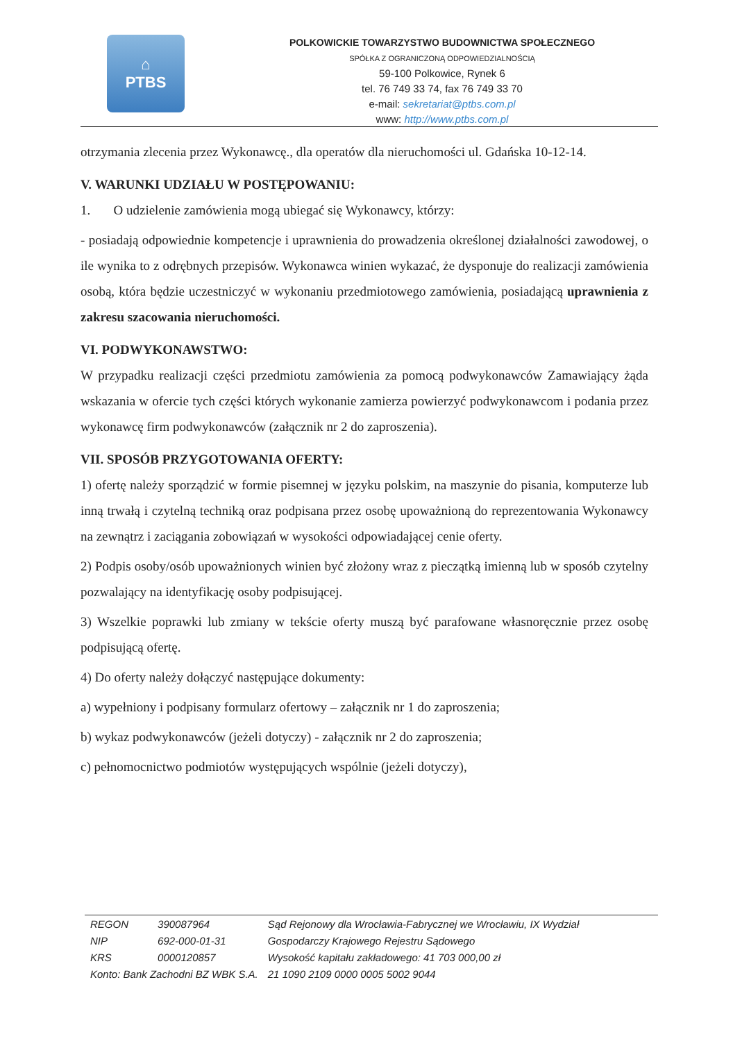⌂
PTBS
POLKOWICKIE TOWARZYSTWO BUDOWNICTWA SPOŁECZNEGO
SPÓŁKA Z OGRANICZONĄ ODPOWIEDZIALNOŚCIĄ
59-100 Polkowice, Rynek 6
tel. 76 749 33 74, fax 76 749 33 70
e-mail: sekretariat@ptbs.com.pl
www: http://www.ptbs.com.pl
otrzymania zlecenia przez Wykonawcę., dla operatów dla nieruchomości ul. Gdańska 10-12-14.
V. WARUNKI UDZIAŁU W POSTĘPOWANIU:
1. O udzielenie zamówienia mogą ubiegać się Wykonawcy, którzy:
- posiadają odpowiednie kompetencje i uprawnienia do prowadzenia określonej działalności zawodowej, o ile wynika to z odrębnych przepisów. Wykonawca winien wykazać, że dysponuje do realizacji zamówienia osobą, która będzie uczestniczyć w wykonaniu przedmiotowego zamówienia, posiadającą uprawnienia z zakresu szacowania nieruchomości.
VI. PODWYKONAWSTWO:
W przypadku realizacji części przedmiotu zamówienia za pomocą podwykonawców Zamawiający żąda wskazania w ofercie tych części których wykonanie zamierza powierzyć podwykonawcom i podania przez wykonawcę firm podwykonawców (załącznik nr 2 do zaproszenia).
VII. SPOSÓB PRZYGOTOWANIA OFERTY:
1) ofertę należy sporządzić w formie pisemnej w języku polskim, na maszynie do pisania, komputerze lub inną trwałą i czytelną techniką oraz podpisana przez osobę upoważnioną do reprezentowania Wykonawcy na zewnątrz i zaciągania zobowiązań w wysokości odpowiadającej cenie oferty.
2) Podpis osoby/osób upoważnionych winien być złożony wraz z pieczątką imienną lub w sposób czytelny pozwalający na identyfikację osoby podpisującej.
3) Wszelkie poprawki lub zmiany w tekście oferty muszą być parafowane własnoręcznie przez osobę podpisującą ofertę.
4) Do oferty należy dołączyć następujące dokumenty:
a) wypełniony i podpisany formularz ofertowy – załącznik nr 1 do zaproszenia;
b) wykaz podwykonawców (jeżeli dotyczy) - załącznik nr 2 do zaproszenia;
c) pełnomocnictwo podmiotów występujących wspólnie (jeżeli dotyczy),
| REGON | 390087964 | Sąd Rejonowy dla Wrocławia-Fabrycznej we Wrocławiu, IX Wydział |
| NIP | 692-000-01-31 | Gospodarczy Krajowego Rejestru Sądowego |
| KRS | 0000120857 | Wysokość kapitału zakładowego: 41 703 000,00 zł |
| Konto: Bank Zachodni BZ WBK S.A. | | 21 1090 2109 0000 0005 5002 9044 |